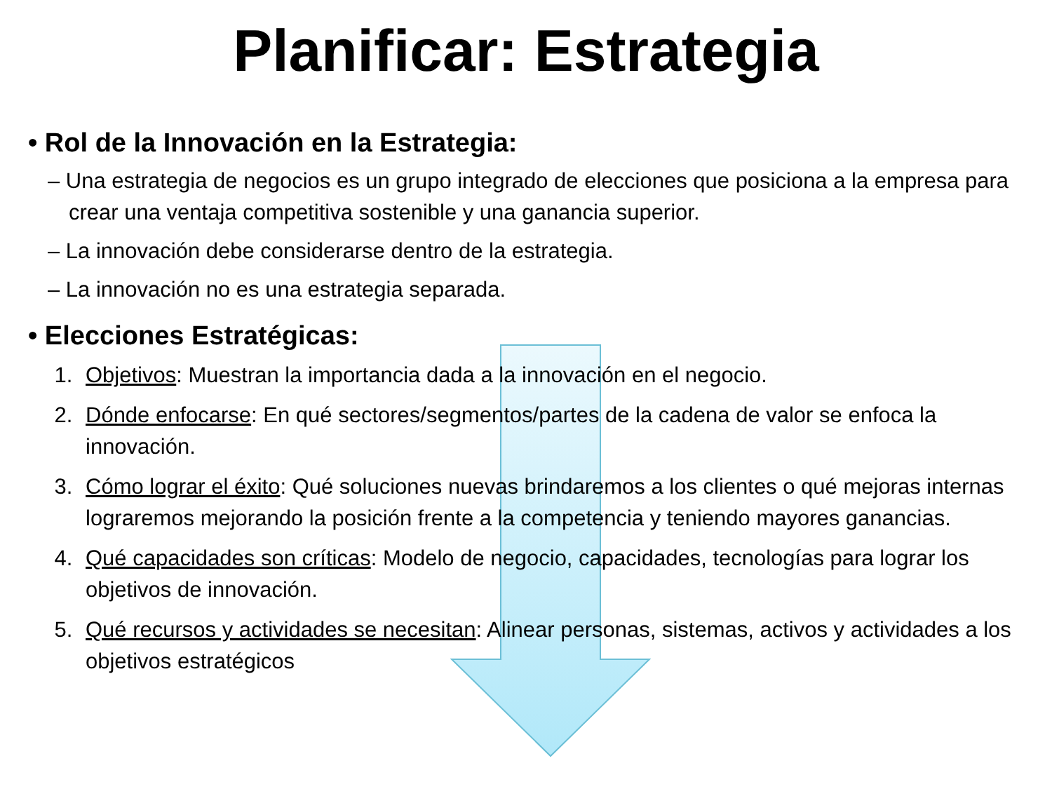Planificar: Estrategia
• Rol de la Innovación en la Estrategia:
– Una estrategia de negocios es un grupo integrado de elecciones que posiciona a la empresa para crear una ventaja competitiva sostenible y una ganancia superior.
– La innovación debe considerarse dentro de la estrategia.
– La innovación no es una estrategia separada.
• Elecciones Estratégicas:
1. Objetivos: Muestran la importancia dada a la innovación en el negocio.
2. Dónde enfocarse: En qué sectores/segmentos/partes de la cadena de valor se enfoca la innovación.
3. Cómo lograr el éxito: Qué soluciones nuevas brindaremos a los clientes o qué mejoras internas lograremos mejorando la posición frente a la competencia y teniendo mayores ganancias.
4. Qué capacidades son críticas: Modelo de negocio, capacidades, tecnologías para lograr los objetivos de innovación.
5. Qué recursos y actividades se necesitan: Alinear personas, sistemas, activos y actividades a los objetivos estratégicos